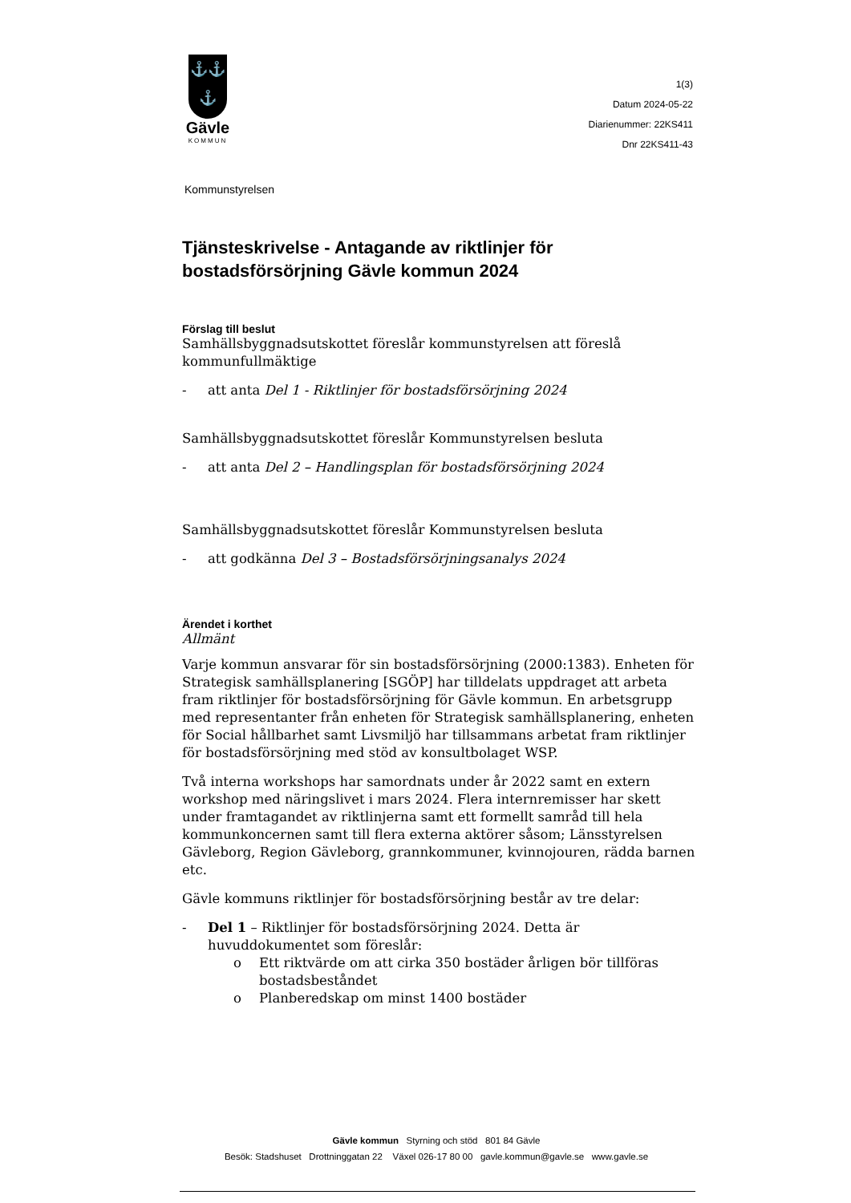⚓⚓
⚓
Gävle
KOMMUN
1(3)
Datum 2024-05-22
Diarienummer: 22KS411
Dnr 22KS411-43
Kommunstyrelsen
Tjänsteskrivelse - Antagande av riktlinjer för bostadsförsörjning Gävle kommun 2024
Förslag till beslut
Samhällsbyggnadsutskottet föreslår kommunstyrelsen att föreslå kommunfullmäktige
- att anta Del 1 - Riktlinjer för bostadsförsörjning 2024
Samhällsbyggnadsutskottet föreslår Kommunstyrelsen besluta
- att anta Del 2 – Handlingsplan för bostadsförsörjning 2024
Samhällsbyggnadsutskottet föreslår Kommunstyrelsen besluta
- att godkänna Del 3 – Bostadsförsörjningsanalys 2024
Ärendet i korthet
Allmänt
Varje kommun ansvarar för sin bostadsförsörjning (2000:1383). Enheten för Strategisk samhällsplanering [SGÖP] har tilldelats uppdraget att arbeta fram riktlinjer för bostadsförsörjning för Gävle kommun. En arbetsgrupp med representanter från enheten för Strategisk samhällsplanering, enheten för Social hållbarhet samt Livsmiljö har tillsammans arbetat fram riktlinjer för bostadsförsörjning med stöd av konsultbolaget WSP.
Två interna workshops har samordnats under år 2022 samt en extern workshop med näringslivet i mars 2024. Flera internremisser har skett under framtagandet av riktlinjerna samt ett formellt samråd till hela kommunkoncernen samt till flera externa aktörer såsom; Länsstyrelsen Gävleborg, Region Gävleborg, grannkommuner, kvinnojouren, rädda barnen etc.
Gävle kommuns riktlinjer för bostadsförsörjning består av tre delar:
- Del 1 – Riktlinjer för bostadsförsörjning 2024. Detta är huvuddokumentet som föreslår:
o Ett riktvärde om att cirka 350 bostäder årligen bör tillföras bostadsbeståndet
o Planberedskap om minst 1400 bostäder
Gävle kommun Styrning och stöd 801 84 Gävle
Besök: Stadshuset Drottninggatan 22 Växel 026-17 80 00 gavle.kommun@gavle.se www.gavle.se